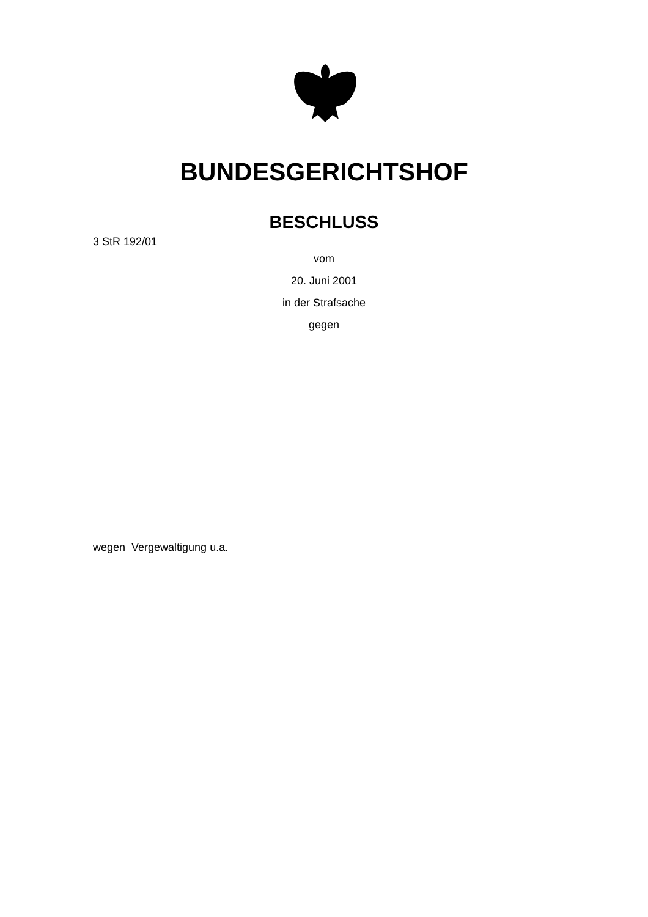BUNDESGERICHTSHOF
BESCHLUSS
3 StR 192/01
vom
20. Juni 2001
in der Strafsache
gegen
wegen Vergewaltigung u.a.